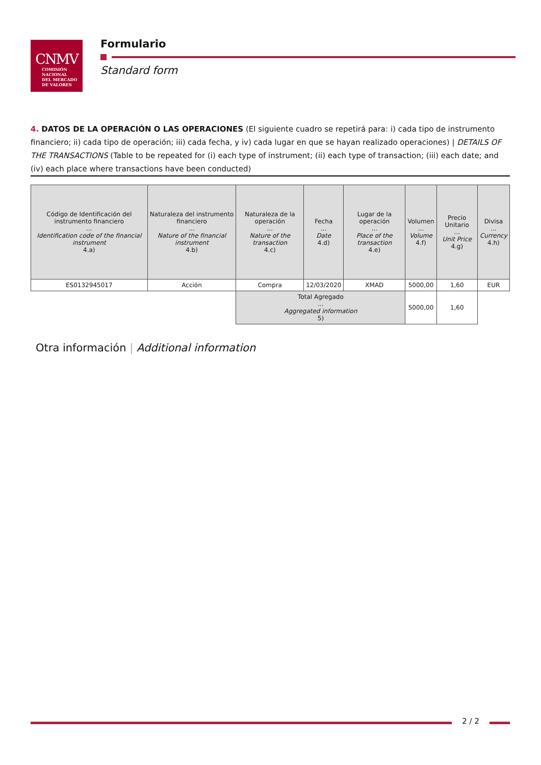CNMV
COMISIÓN
NACIONAL
DEL MERCADO
DE VALORES
Formulario
Standard form
4. DATOS DE LA OPERACIÓN O LAS OPERACIONES (El siguiente cuadro se repetirá para: i) cada tipo de instrumento financiero; ii) cada tipo de operación; iii) cada fecha, y iv) cada lugar en que se hayan realizado operaciones) | DETAILS OF THE TRANSACTIONS (Table to be repeated for (i) each type of instrument; (ii) each type of transaction; (iii) each date; and (iv) each place where transactions have been conducted)
| Código de Identificación del instrumento financiero ... Identification code of the financial instrument 4.a) | Naturaleza del instrumento financiero ... Nature of the financial instrument 4.b) | Naturaleza de la operación ... Nature of the transaction 4.c) | Fecha ... Date 4.d) | Lugar de la operación ... Place of the transaction 4.e) | Volumen ... Volume 4.f) | Precio Unitario ... Unit Price 4.g) | Divisa ... Currency 4.h) |
| --- | --- | --- | --- | --- | --- | --- | --- |
| ES0132945017 | Acción | Compra | 12/03/2020 | XMAD | 5000,00 | 1,60 | EUR |
| | | Total Agregado ... Aggregated information 5) | | | 5000,00 | 1,60 | |
Otra información | Additional information
2 / 2